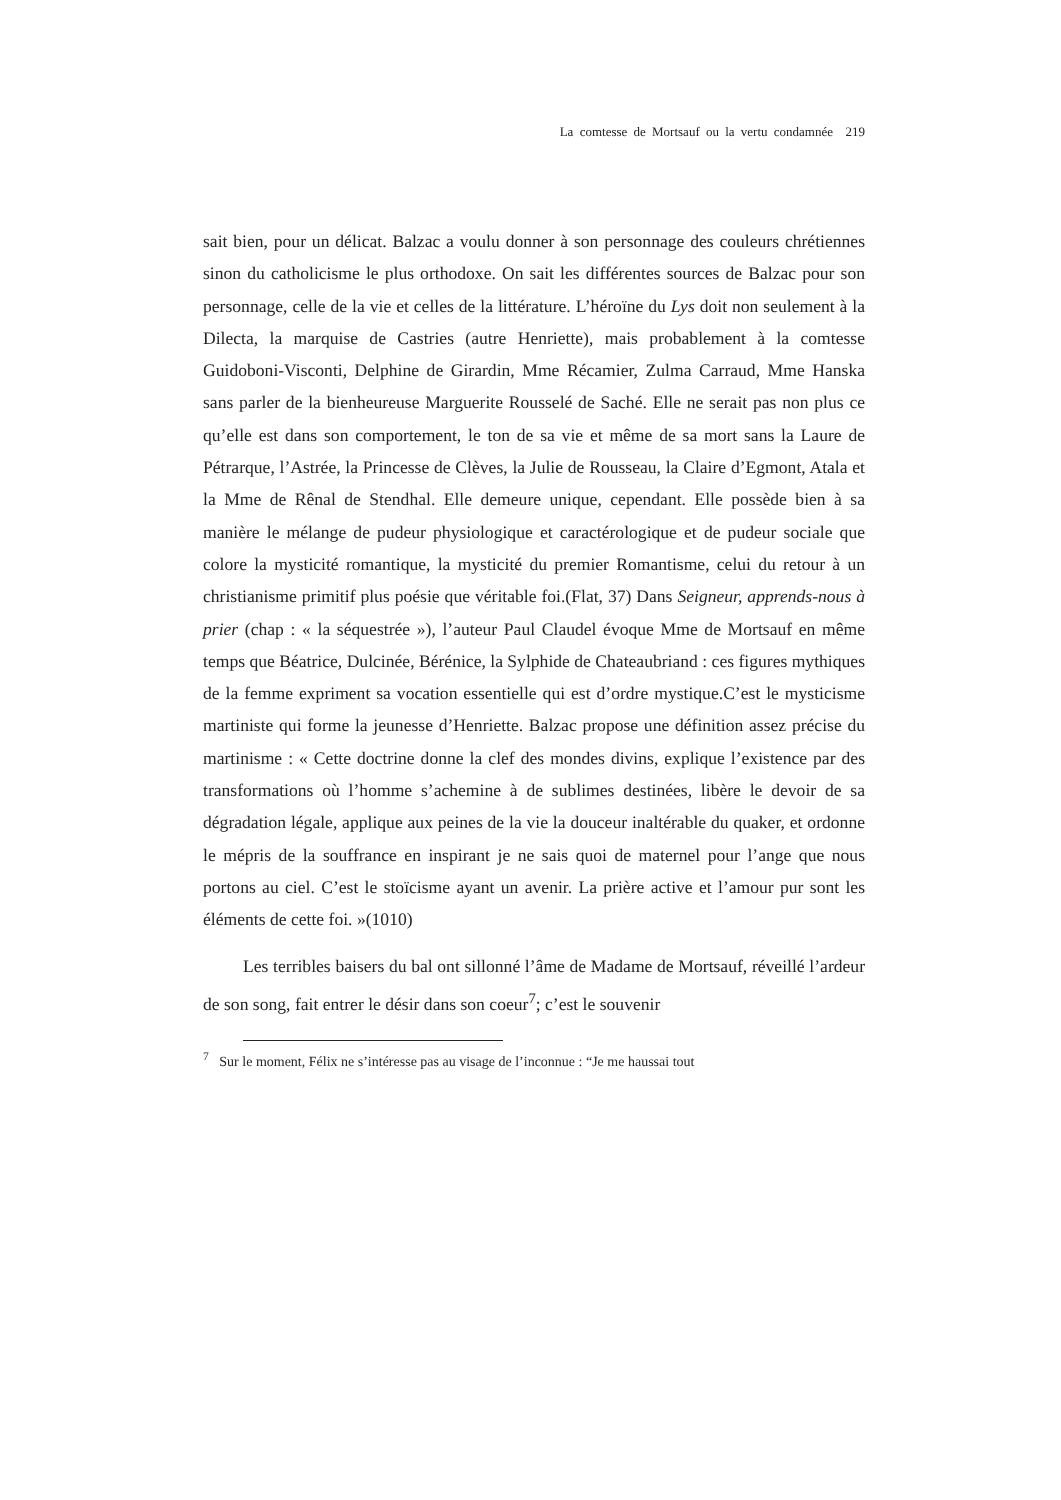La comtesse de Mortsauf ou la vertu condamnée 219
sait bien, pour un délicat. Balzac a voulu donner à son personnage des couleurs chrétiennes sinon du catholicisme le plus orthodoxe. On sait les différentes sources de Balzac pour son personnage, celle de la vie et celles de la littérature. L’héroïne du Lys doit non seulement à la Dilecta, la marquise de Castries (autre Henriette), mais probablement à la comtesse Guidoboni-Visconti, Delphine de Girardin, Mme Récamier, Zulma Carraud, Mme Hanska sans parler de la bienheureuse Marguerite Rousselé de Saché. Elle ne serait pas non plus ce qu’elle est dans son comportement, le ton de sa vie et même de sa mort sans la Laure de Pétrarque, l’Astrée, la Princesse de Clèves, la Julie de Rousseau, la Claire d’Egmont, Atala et la Mme de Rênal de Stendhal. Elle demeure unique, cependant. Elle possède bien à sa manière le mélange de pudeur physiologique et caractérologique et de pudeur sociale que colore la mysticité romantique, la mysticité du premier Romantisme, celui du retour à un christianisme primitif plus poésie que véritable foi.(Flat, 37) Dans Seigneur, apprends-nous à prier (chap : « la séquestrée »), l’auteur Paul Claudel évoque Mme de Mortsauf en même temps que Béatrice, Dulcinée, Bérénice, la Sylphide de Chateaubriand : ces figures mythiques de la femme expriment sa vocation essentielle qui est d’ordre mystique.C’est le mysticisme martiniste qui forme la jeunesse d’Henriette. Balzac propose une définition assez précise du martinisme : « Cette doctrine donne la clef des mondes divins, explique l’existence par des transformations où l’homme s’achemine à de sublimes destinées, libère le devoir de sa dégradation légale, applique aux peines de la vie la douceur inaltérable du quaker, et ordonne le mépris de la souffrance en inspirant je ne sais quoi de maternel pour l’ange que nous portons au ciel. C’est le stoïcisme ayant un avenir. La prière active et l’amour pur sont les éléments de cette foi. »(1010)
Les terribles baisers du bal ont sillonné l’âme de Madame de Mortsauf, réveillé l’ardeur de son song, fait entrer le désir dans son coeur<sup>7</sup>; c’est le souvenir
<sup>7</sup> Sur le moment, Félix ne s’intéresse pas au visage de l’inconnue : “Je me haussai tout